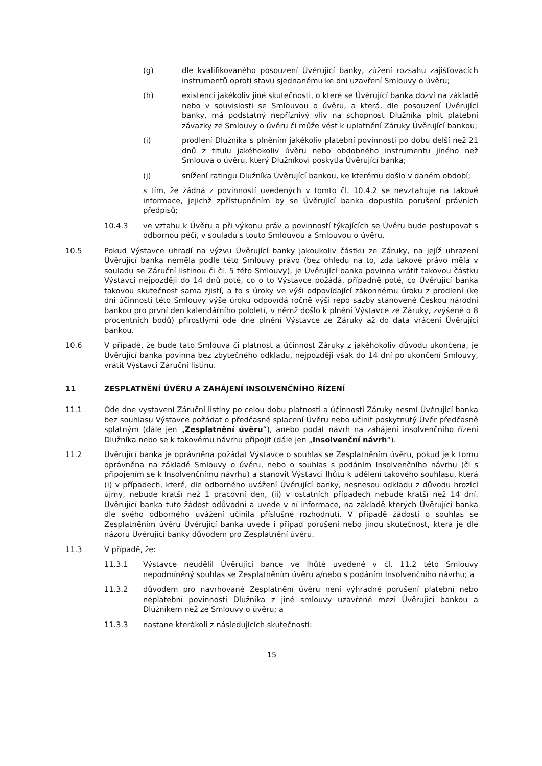(g) dle kvalifikovaného posouzení Úvěrující banky, zúžení rozsahu zajišťovacích instrumentů oproti stavu sjednanému ke dni uzavření Smlouvy o úvěru;
(h) existenci jakékoliv jiné skutečnosti, o které se Úvěrující banka dozví na základě nebo v souvislosti se Smlouvou o úvěru, a která, dle posouzení Úvěrující banky, má podstatný nepříznivý vliv na schopnost Dlužníka plnit platební závazky ze Smlouvy o úvěru či může vést k uplatnění Záruky Úvěrující bankou;
(i) prodlení Dlužníka s plněním jakékoliv platební povinnosti po dobu delší než 21 dnů z titulu jakéhokoliv úvěru nebo obdobného instrumentu jiného než Smlouva o úvěru, který Dlužníkovi poskytla Úvěrující banka;
(j) snížení ratingu Dlužníka Úvěrující bankou, ke kterému došlo v daném období;
s tím, že žádná z povinností uvedených v tomto čl. 10.4.2 se nevztahuje na takové informace, jejichž zpřístupněním by se Úvěrující banka dopustila porušení právních předpisů;
10.4.3 ve vztahu k Úvěru a při výkonu práv a povinností týkajících se Úvěru bude postupovat s odbornou péčí, v souladu s touto Smlouvou a Smlouvou o úvěru.
10.5 Pokud Výstavce uhradí na výzvu Úvěrující banky jakoukoliv částku ze Záruky, na jejíž uhrazení Úvěrující banka neměla podle této Smlouvy právo (bez ohledu na to, zda takové právo měla v souladu se Záruční listinou či čl. 5 této Smlouvy), je Úvěrující banka povinna vrátit takovou částku Výstavci nejpozději do 14 dnů poté, co o to Výstavce požádá, případně poté, co Úvěrující banka takovou skutečnost sama zjistí, a to s úroky ve výši odpovídající zákonnému úroku z prodlení (ke dni účinnosti této Smlouvy výše úroku odpovídá ročně výši repo sazby stanovené Českou národní bankou pro první den kalendářního pololetí, v němž došlo k plnění Výstavce ze Záruky, zvýšené o 8 procentních bodů) přirostlými ode dne plnění Výstavce ze Záruky až do data vrácení Úvěrující bankou.
10.6 V případě, že bude tato Smlouva či platnost a účinnost Záruky z jakéhokoliv důvodu ukončena, je Úvěrující banka povinna bez zbytečného odkladu, nejpozději však do 14 dní po ukončení Smlouvy, vrátit Výstavci Záruční listinu.
11 ZESPLATNĚNÍ ÚVĚRU A ZAHÁJENÍ INSOLVENČNÍHO ŘÍZENÍ
11.1 Ode dne vystavení Záruční listiny po celou dobu platnosti a účinnosti Záruky nesmí Úvěrující banka bez souhlasu Výstavce požádat o předčasné splacení Úvěru nebo učinit poskytnutý Úvěr předčasně splatným (dále jen „Zesplatnění úvěru“), anebo podat návrh na zahájení insolvenčního řízení Dlužníka nebo se k takovému návrhu připojit (dále jen „Insolvenční návrh“).
11.2 Úvěrující banka je oprávněna požádat Výstavce o souhlas se Zesplatněním úvěru, pokud je k tomu oprávněna na základě Smlouvy o úvěru, nebo o souhlas s podáním Insolvenčního návrhu (či s připojením se k Insolvenčnímu návrhu) a stanovit Výstavci lhůtu k udělení takového souhlasu, která (i) v případech, které, dle odborného uvážení Úvěrující banky, nesnesou odkladu z důvodu hrozící újmy, nebude kratší než 1 pracovní den, (ii) v ostatních případech nebude kratší než 14 dní. Úvěrující banka tuto žádost odůvodní a uvede v ní informace, na základě kterých Úvěrující banka dle svého odborného uvážení učinila příslušné rozhodnutí. V případě žádosti o souhlas se Zesplatněním úvěru Úvěrující banka uvede i případ porušení nebo jinou skutečnost, která je dle názoru Úvěrující banky důvodem pro Zesplatnění úvěru.
11.3 V případě, že:
11.3.1 Výstavce neudělil Úvěrující bance ve lhůtě uvedené v čl. 11.2 této Smlouvy nepodmíněný souhlas se Zesplatněním úvěru a/nebo s podáním Insolvenčního návrhu; a
11.3.2 důvodem pro navrhované Zesplatnění úvěru není výhradně porušení platební nebo neplatební povinnosti Dlužníka z jiné smlouvy uzavřené mezi Úvěrující bankou a Dlužníkem než ze Smlouvy o úvěru; a
11.3.3 nastane kterákoli z následujících skutečností:
15